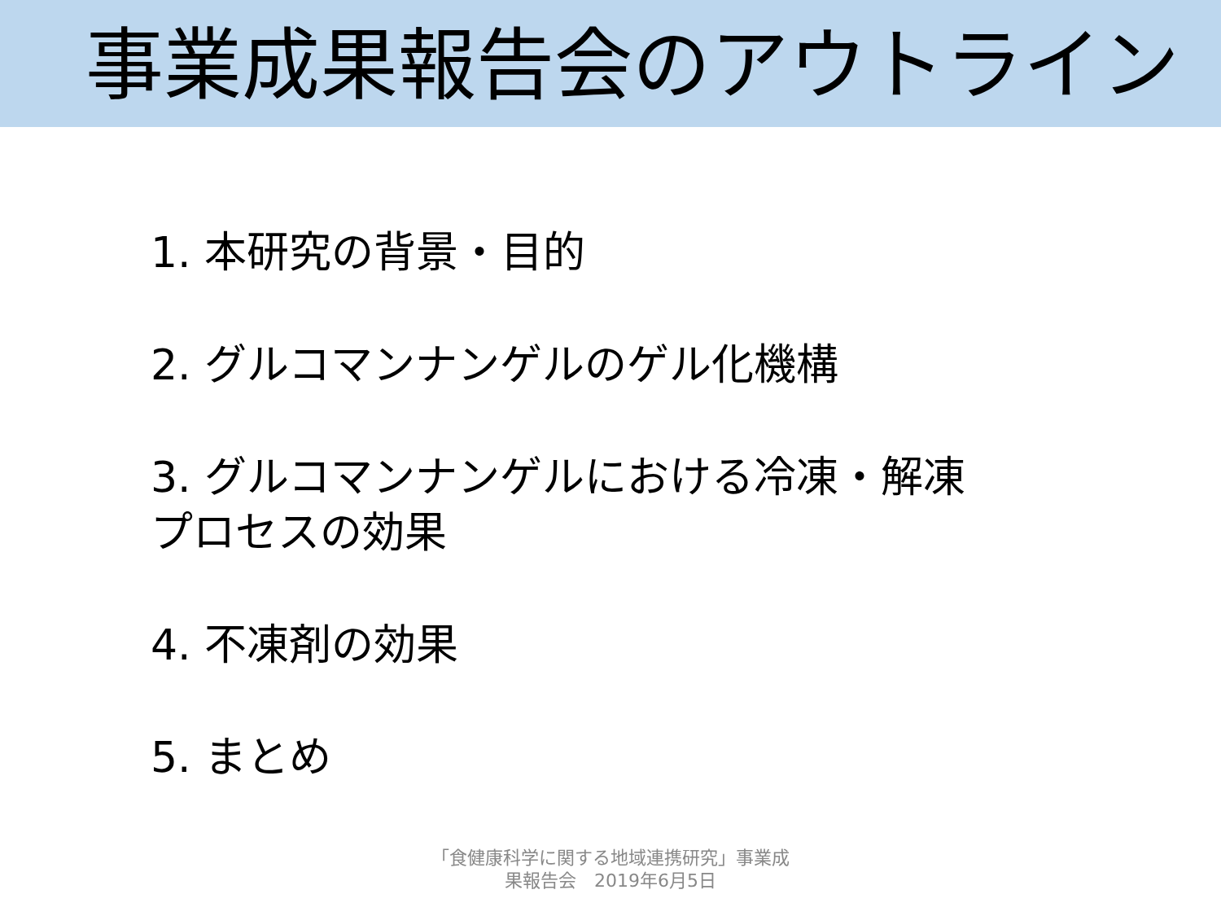事業成果報告会のアウトライン
1. 本研究の背景・目的
2. グルコマンナンゲルのゲル化機構
3. グルコマンナンゲルにおける冷凍・解凍
プロセスの効果
4. 不凍剤の効果
5. まとめ
「食健康科学に関する地域連携研究」事業成
果報告会　2019年6月5日